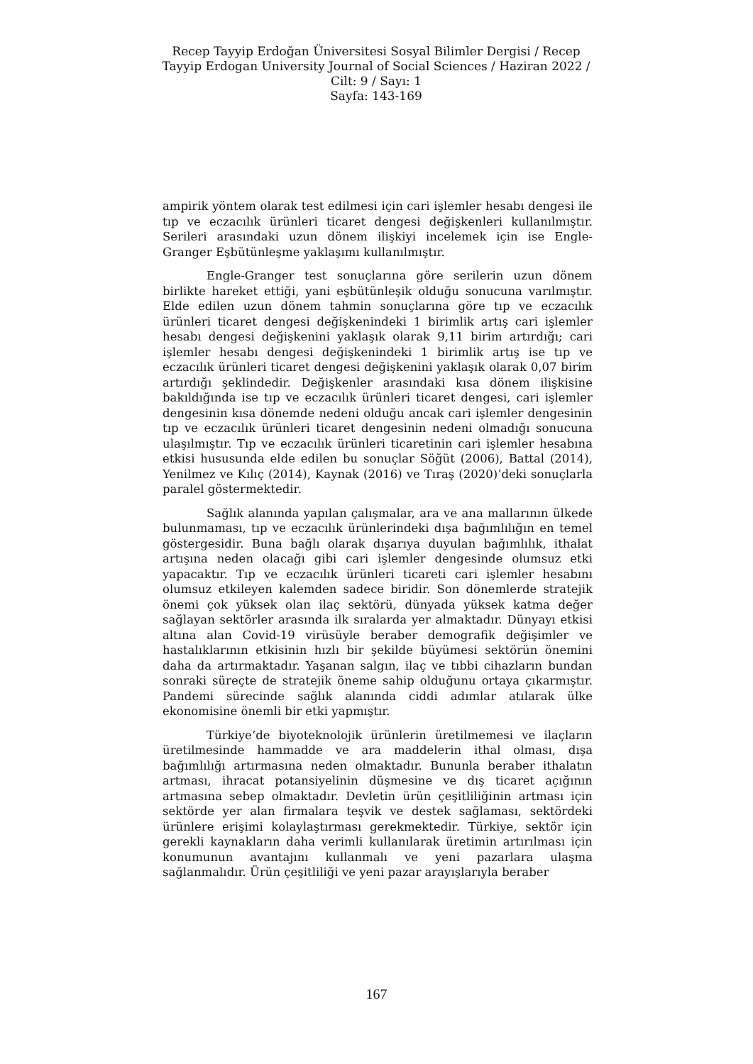Recep Tayyip Erdoğan Üniversitesi Sosyal Bilimler Dergisi / Recep Tayyip Erdogan University Journal of Social Sciences / Haziran 2022 / Cilt: 9 / Sayı: 1
Sayfa: 143-169
ampirik yöntem olarak test edilmesi için cari işlemler hesabı dengesi ile tıp ve eczacılık ürünleri ticaret dengesi değişkenleri kullanılmıştır. Serileri arasındaki uzun dönem ilişkiyi incelemek için ise Engle-Granger Eşbütünleşme yaklaşımı kullanılmıştır.
Engle-Granger test sonuçlarına göre serilerin uzun dönem birlikte hareket ettiği, yani eşbütünleşik olduğu sonucuna varılmıştır. Elde edilen uzun dönem tahmin sonuçlarına göre tıp ve eczacılık ürünleri ticaret dengesi değişkenindeki 1 birimlik artış cari işlemler hesabı dengesi değişkenini yaklaşık olarak 9,11 birim artırdığı; cari işlemler hesabı dengesi değişkenindeki 1 birimlik artış ise tıp ve eczacılık ürünleri ticaret dengesi değişkenini yaklaşık olarak 0,07 birim artırdığı şeklindedir. Değişkenler arasındaki kısa dönem ilişkisine bakıldığında ise tıp ve eczacılık ürünleri ticaret dengesi, cari işlemler dengesinin kısa dönemde nedeni olduğu ancak cari işlemler dengesinin tıp ve eczacılık ürünleri ticaret dengesinin nedeni olmadığı sonucuna ulaşılmıştır. Tıp ve eczacılık ürünleri ticaretinin cari işlemler hesabına etkisi hususunda elde edilen bu sonuçlar Söğüt (2006), Battal (2014), Yenilmez ve Kılıç (2014), Kaynak (2016) ve Tıraş (2020)’deki sonuçlarla paralel göstermektedir.
Sağlık alanında yapılan çalışmalar, ara ve ana mallarının ülkede bulunmaması, tıp ve eczacılık ürünlerindeki dışa bağımlılığın en temel göstergesidir. Buna bağlı olarak dışarıya duyulan bağımlılık, ithalat artışına neden olacağı gibi cari işlemler dengesinde olumsuz etki yapacaktır. Tıp ve eczacılık ürünleri ticareti cari işlemler hesabını olumsuz etkileyen kalemden sadece biridir. Son dönemlerde stratejik önemi çok yüksek olan ilaç sektörü, dünyada yüksek katma değer sağlayan sektörler arasında ilk sıralarda yer almaktadır. Dünyayı etkisi altına alan Covid-19 virüsüyle beraber demografik değişimler ve hastalıklarının etkisinin hızlı bir şekilde büyümesi sektörün önemini daha da artırmaktadır. Yaşanan salgın, ilaç ve tıbbi cihazların bundan sonraki süreçte de stratejik öneme sahip olduğunu ortaya çıkarmıştır. Pandemi sürecinde sağlık alanında ciddi adımlar atılarak ülke ekonomisine önemli bir etki yapmıştır.
Türkiye’de biyoteknolojik ürünlerin üretilmemesi ve ilaçların üretilmesinde hammadde ve ara maddelerin ithal olması, dışa bağımlılığı artırmasına neden olmaktadır. Bununla beraber ithalatın artması, ihracat potansiyelinin düşmesine ve dış ticaret açığının artmasına sebep olmaktadır. Devletin ürün çeşitliliğinin artması için sektörde yer alan firmalara teşvik ve destek sağlaması, sektördeki ürünlere erişimi kolaylaştırması gerekmektedir. Türkiye, sektör için gerekli kaynakların daha verimli kullanılarak üretimin artırılması için konumunun avantajını kullanmalı ve yeni pazarlara ulaşma sağlanmalıdır. Ürün çeşitliliği ve yeni pazar arayışlarıyla beraber
167